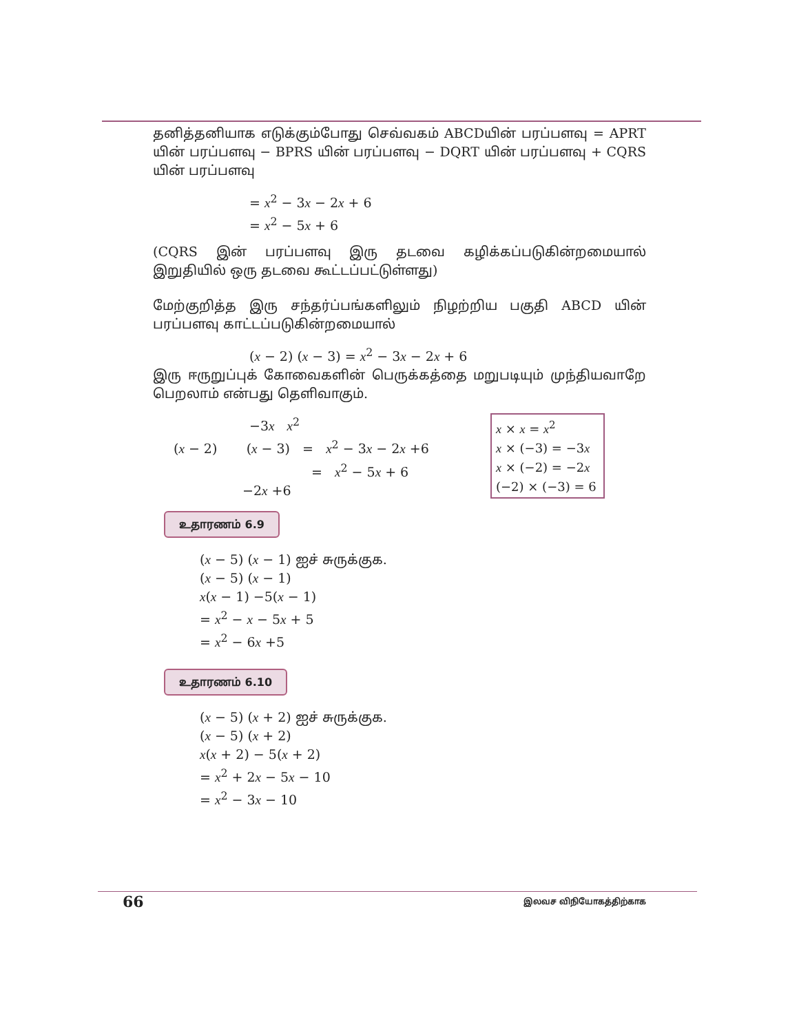தனித்தனியாக எடுக்கும்போது செவ்வகம் ABCDயின் பரப்பளவு = APRT யின் பரப்பளவு − BPRS யின் பரப்பளவு − DQRT யின் பரப்பளவு + CQRS யின் பரப்பளவு
= x<sup>2</sup> − 3x − 2x + 6
= x<sup>2</sup> − 5x + 6
(CQRS இன் பரப்பளவு இரு தடவை கழிக்கப்படுகின்றமையால் இறுதியில் ஒரு தடவை கூட்டப்பட்டுள்ளது)
மேற்குறித்த இரு சந்தர்ப்பங்களிலும் நிழற்றிய பகுதி ABCD யின் பரப்பளவு காட்டப்படுகின்றமையால்
(x − 2) (x − 3) = x<sup>2</sup> − 3x − 2x + 6
இரு ஈருறுப்புக் கோவைகளின் பெருக்கத்தை மறுபடியும் முந்தியவாறே பெறலாம் என்பது தெளிவாகும்.
−3x x<sup>2</sup>
(x − 2) (x − 3) = x<sup>2</sup> − 3x − 2x +6
= x<sup>2</sup> − 5x + 6
−2x +6
x × x = x<sup>2</sup>
x × (−3) = −3x
x × (−2) = −2x
(−2) × (−3) = 6
உதாரணம் 6.9
(x − 5) (x − 1) ஐச் சுருக்குக.
(x − 5) (x − 1)
x(x − 1) −5(x − 1)
= x<sup>2</sup> − x − 5x + 5
= x<sup>2</sup> − 6x +5
உதாரணம் 6.10
(x − 5) (x + 2) ஐச் சுருக்குக.
(x − 5) (x + 2)
x(x + 2) − 5(x + 2)
= x<sup>2</sup> + 2x − 5x − 10
= x<sup>2</sup> − 3x − 10
66 இலவச விநியோகத்திற்காக